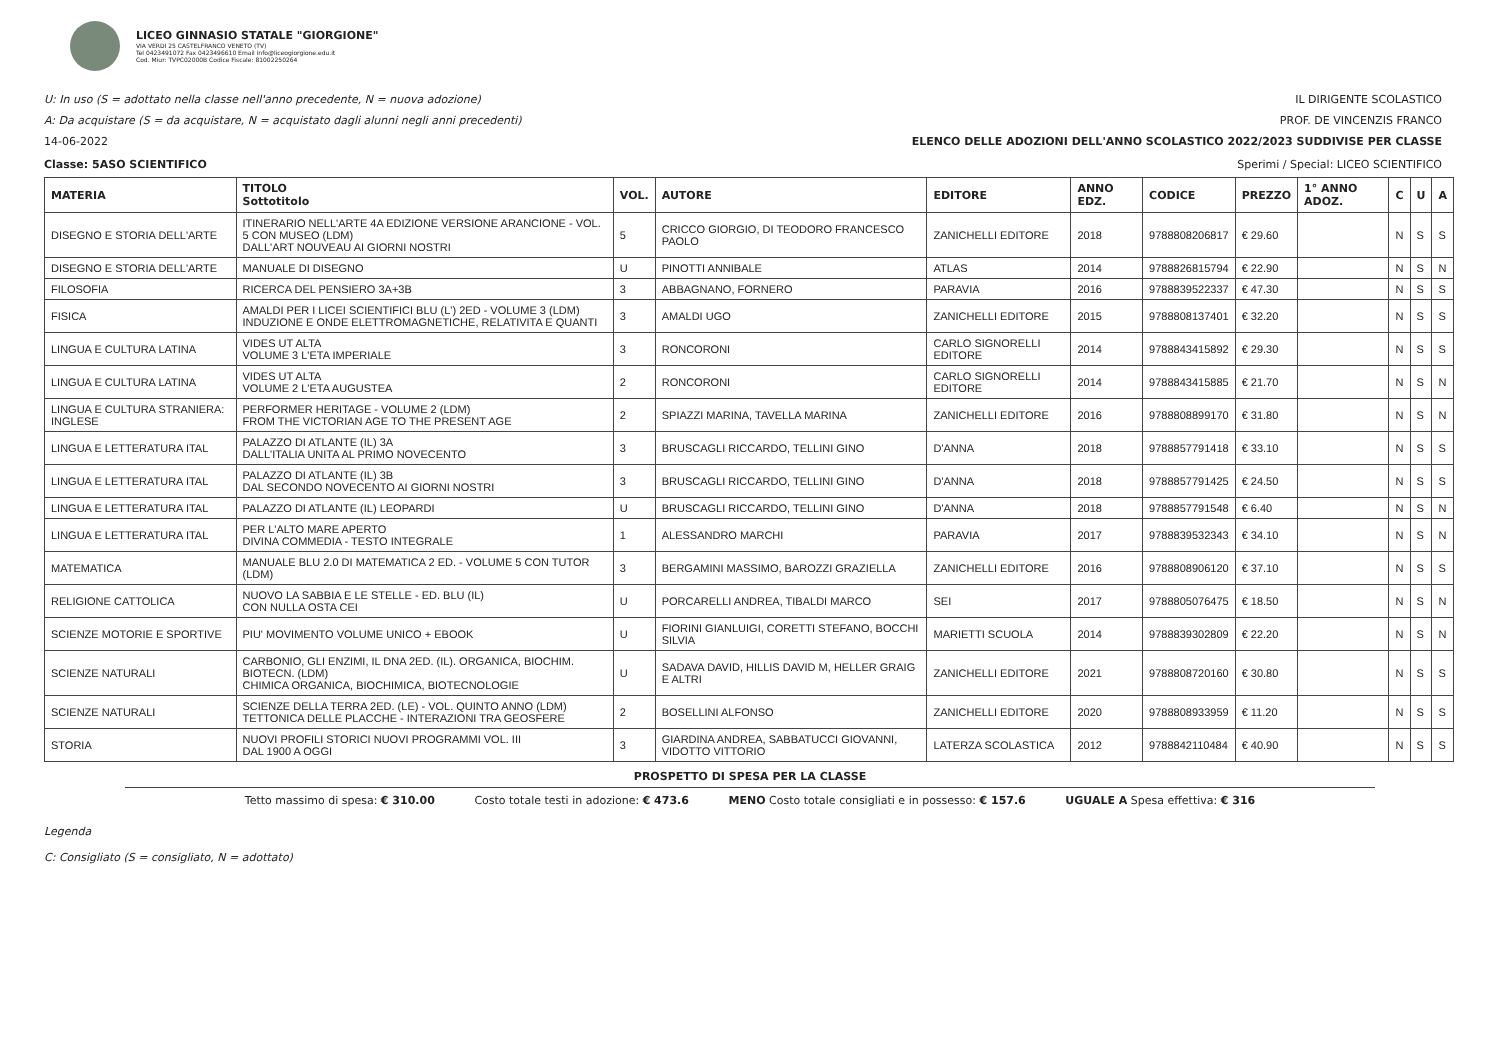LICEO GINNASIO STATALE "GIORGIONE"
VIA VERDI 25 CASTELFRANCO VENETO (TV)
Tel 0423491072 Fax 0423496610 Email info@liceogiorgione.edu.it
Cod. Miur: TVPC02000B Codice Fiscale: 81002250264
U: In uso (S = adottato nella classe nell'anno precedente, N = nuova adozione) IL DIRIGENTE SCOLASTICO
A: Da acquistare (S = da acquistare, N = acquistato dagli alunni negli anni precedenti) PROF. DE VINCENZIS FRANCO
14-06-2022 ELENCO DELLE ADOZIONI DELL'ANNO SCOLASTICO 2022/2023 SUDDIVISE PER CLASSE
Classe: 5ASO SCIENTIFICO Sperimi / Special: LICEO SCIENTIFICO
| MATERIA | TITOLO Sottotitolo | VOL. | AUTORE | EDITORE | ANNO EDZ. | CODICE | PREZZO | 1° ANNO ADOZ. | C | U | A |
| --- | --- | --- | --- | --- | --- | --- | --- | --- | --- | --- | --- |
| DISEGNO E STORIA DELL'ARTE | ITINERARIO NELL'ARTE 4A EDIZIONE VERSIONE ARANCIONE - VOL. 5 CON MUSEO (LDM) DALL'ART NOUVEAU AI GIORNI NOSTRI | 5 | CRICCO GIORGIO, DI TEODORO FRANCESCO PAOLO | ZANICHELLI EDITORE | 2018 | 9788808206817 | € 29.60 | | N | S | S |
| DISEGNO E STORIA DELL'ARTE | MANUALE DI DISEGNO | U | PINOTTI ANNIBALE | ATLAS | 2014 | 9788826815794 | € 22.90 | | N | S | N |
| FILOSOFIA | RICERCA DEL PENSIERO 3A+3B | 3 | ABBAGNANO, FORNERO | PARAVIA | 2016 | 9788839522337 | € 47.30 | | N | S | S |
| FISICA | AMALDI PER I LICEI SCIENTIFICI BLU (L') 2ED - VOLUME 3 (LDM) INDUZIONE E ONDE ELETTROMAGNETICHE, RELATIVITA E QUANTI | 3 | AMALDI UGO | ZANICHELLI EDITORE | 2015 | 9788808137401 | € 32.20 | | N | S | S |
| LINGUA E CULTURA LATINA | VIDES UT ALTA VOLUME 3 L'ETA IMPERIALE | 3 | RONCORONI | CARLO SIGNORELLI EDITORE | 2014 | 9788843415892 | € 29.30 | | N | S | S |
| LINGUA E CULTURA LATINA | VIDES UT ALTA VOLUME 2 L'ETA AUGUSTEA | 2 | RONCORONI | CARLO SIGNORELLI EDITORE | 2014 | 9788843415885 | € 21.70 | | N | S | N |
| LINGUA E CULTURA STRANIERA: INGLESE | PERFORMER HERITAGE - VOLUME 2 (LDM) FROM THE VICTORIAN AGE TO THE PRESENT AGE | 2 | SPIAZZI MARINA, TAVELLA MARINA | ZANICHELLI EDITORE | 2016 | 9788808899170 | € 31.80 | | N | S | N |
| LINGUA E LETTERATURA ITAL | PALAZZO DI ATLANTE (IL) 3A DALL'ITALIA UNITA AL PRIMO NOVECENTO | 3 | BRUSCAGLI RICCARDO, TELLINI GINO | D'ANNA | 2018 | 9788857791418 | € 33.10 | | N | S | S |
| LINGUA E LETTERATURA ITAL | PALAZZO DI ATLANTE (IL) 3B DAL SECONDO NOVECENTO AI GIORNI NOSTRI | 3 | BRUSCAGLI RICCARDO, TELLINI GINO | D'ANNA | 2018 | 9788857791425 | € 24.50 | | N | S | S |
| LINGUA E LETTERATURA ITAL | PALAZZO DI ATLANTE (IL) LEOPARDI | U | BRUSCAGLI RICCARDO, TELLINI GINO | D'ANNA | 2018 | 9788857791548 | € 6.40 | | N | S | N |
| LINGUA E LETTERATURA ITAL | PER L'ALTO MARE APERTO DIVINA COMMEDIA - TESTO INTEGRALE | 1 | ALESSANDRO MARCHI | PARAVIA | 2017 | 9788839532343 | € 34.10 | | N | S | N |
| MATEMATICA | MANUALE BLU 2.0 DI MATEMATICA 2 ED. - VOLUME 5 CON TUTOR (LDM) | 3 | BERGAMINI MASSIMO, BAROZZI GRAZIELLA | ZANICHELLI EDITORE | 2016 | 9788808906120 | € 37.10 | | N | S | S |
| RELIGIONE CATTOLICA | NUOVO LA SABBIA E LE STELLE - ED. BLU (IL) CON NULLA OSTA CEI | U | PORCARELLI ANDREA, TIBALDI MARCO | SEI | 2017 | 9788805076475 | € 18.50 | | N | S | N |
| SCIENZE MOTORIE E SPORTIVE | PIU' MOVIMENTO VOLUME UNICO + EBOOK | U | FIORINI GIANLUIGI, CORETTI STEFANO, BOCCHI SILVIA | MARIETTI SCUOLA | 2014 | 9788839302809 | € 22.20 | | N | S | N |
| SCIENZE NATURALI | CARBONIO, GLI ENZIMI, IL DNA 2ED. (IL). ORGANICA, BIOCHIM. BIOTECN. (LDM) CHIMICA ORGANICA, BIOCHIMICA, BIOTECNOLOGIE | U | SADAVA DAVID, HILLIS DAVID M, HELLER GRAIG E ALTRI | ZANICHELLI EDITORE | 2021 | 9788808720160 | € 30.80 | | N | S | S |
| SCIENZE NATURALI | SCIENZE DELLA TERRA 2ED. (LE) - VOL. QUINTO ANNO (LDM) TETTONICA DELLE PLACCHE - INTERAZIONI TRA GEOSFERE | 2 | BOSELLINI ALFONSO | ZANICHELLI EDITORE | 2020 | 9788808933959 | € 11.20 | | N | S | S |
| STORIA | NUOVI PROFILI STORICI NUOVI PROGRAMMI VOL. III DAL 1900 A OGGI | 3 | GIARDINA ANDREA, SABBATUCCI GIOVANNI, VIDOTTO VITTORIO | LATERZA SCOLASTICA | 2012 | 9788842110484 | € 40.90 | | N | S | S |
PROSPETTO DI SPESA PER LA CLASSE
Tetto massimo di spesa: € 310.00 Costo totale testi in adozione: € 473.6 MENO Costo totale consigliati e in possesso: € 157.6 UGUALE A Spesa effettiva: € 316
Legenda
C: Consigliato (S = consigliato, N = adottato)